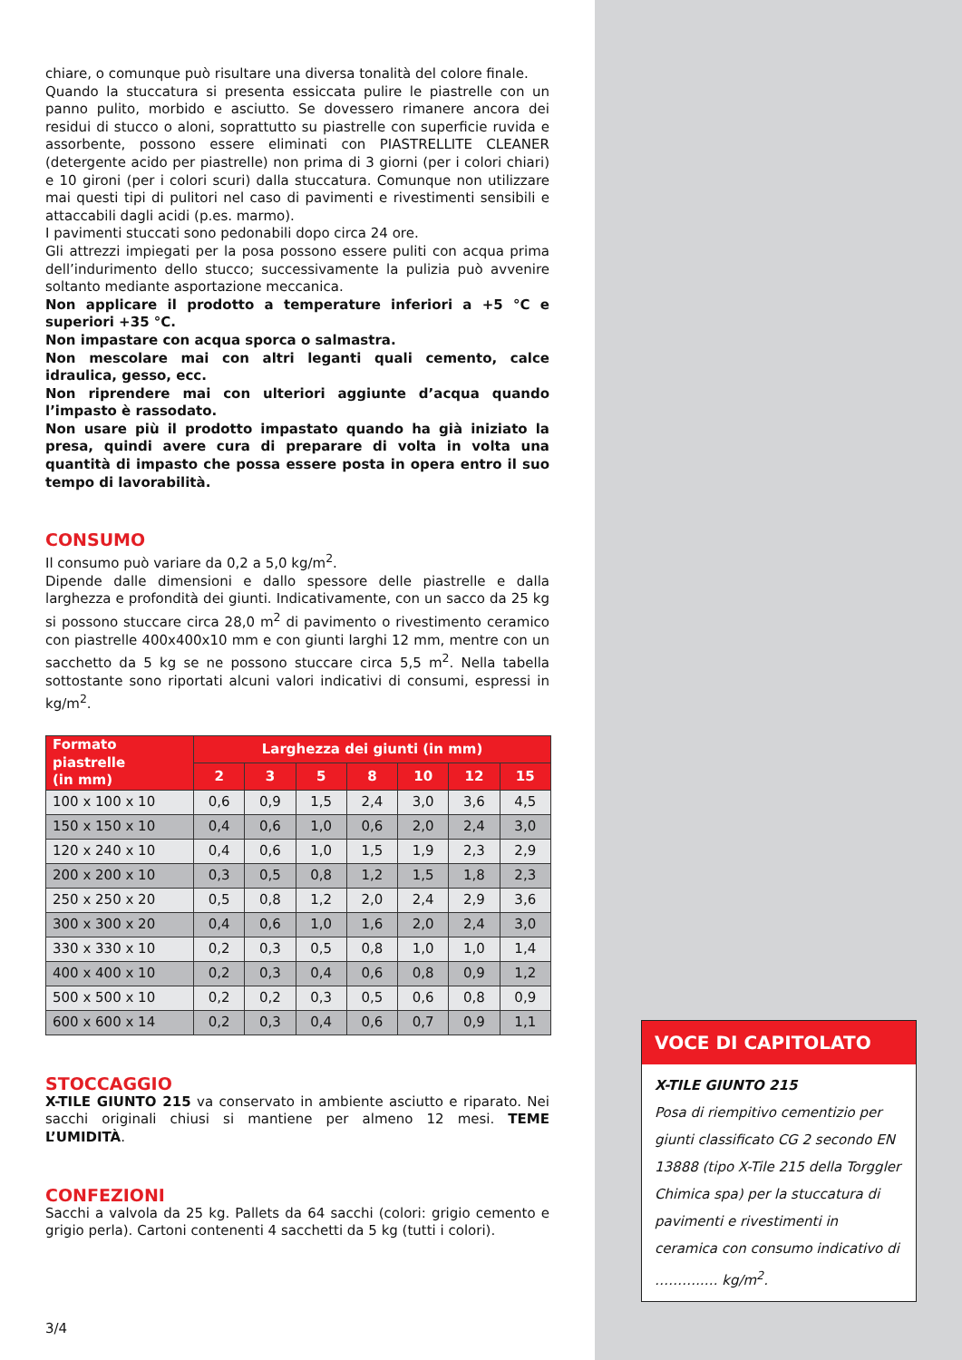chiare, o comunque può risultare una diversa tonalità del colore finale.
Quando la stuccatura si presenta essiccata pulire le piastrelle con un panno pulito, morbido e asciutto. Se dovessero rimanere ancora dei residui di stucco o aloni, soprattutto su piastrelle con superficie ruvida e assorbente, possono essere eliminati con PIASTRELLITE CLEANER (detergente acido per piastrelle) non prima di 3 giorni (per i colori chiari) e 10 gironi (per i colori scuri) dalla stuccatura. Comunque non utilizzare mai questi tipi di pulitori nel caso di pavimenti e rivestimenti sensibili e attaccabili dagli acidi (p.es. marmo).
I pavimenti stuccati sono pedonabili dopo circa 24 ore.
Gli attrezzi impiegati per la posa possono essere puliti con acqua prima dell’indurimento dello stucco; successivamente la pulizia può avvenire soltanto mediante asportazione meccanica.
Non applicare il prodotto a temperature inferiori a +5 °C e superiori +35 °C.
Non impastare con acqua sporca o salmastra.
Non mescolare mai con altri leganti quali cemento, calce idraulica, gesso, ecc.
Non riprendere mai con ulteriori aggiunte d’acqua quando l’impasto è rassodato.
Non usare più il prodotto impastato quando ha già iniziato la presa, quindi avere cura di preparare di volta in volta una quantità di impasto che possa essere posta in opera entro il suo tempo di lavorabilità.
CONSUMO
Il consumo può variare da 0,2 a 5,0 kg/m<sup>2</sup>.
Dipende dalle dimensioni e dallo spessore delle piastrelle e dalla larghezza e profondità dei giunti. Indicativamente, con un sacco da 25 kg si possono stuccare circa 28,0 m<sup>2</sup> di pavimento o rivestimento ceramico con piastrelle 400x400x10 mm e con giunti larghi 12 mm, mentre con un sacchetto da 5 kg se ne possono stuccare circa 5,5 m<sup>2</sup>. Nella tabella sottostante sono riportati alcuni valori indicativi di consumi, espressi in kg/m<sup>2</sup>.
| Formato piastrelle (in mm) | Larghezza dei giunti (in mm) | | | | | | |
| --- | --- | --- | --- | --- | --- | --- | --- |
| | 2 | 3 | 5 | 8 | 10 | 12 | 15 |
| 100 x 100 x 10 | 0,6 | 0,9 | 1,5 | 2,4 | 3,0 | 3,6 | 4,5 |
| 150 x 150 x 10 | 0,4 | 0,6 | 1,0 | 0,6 | 2,0 | 2,4 | 3,0 |
| 120 x 240 x 10 | 0,4 | 0,6 | 1,0 | 1,5 | 1,9 | 2,3 | 2,9 |
| 200 x 200 x 10 | 0,3 | 0,5 | 0,8 | 1,2 | 1,5 | 1,8 | 2,3 |
| 250 x 250 x 20 | 0,5 | 0,8 | 1,2 | 2,0 | 2,4 | 2,9 | 3,6 |
| 300 x 300 x 20 | 0,4 | 0,6 | 1,0 | 1,6 | 2,0 | 2,4 | 3,0 |
| 330 x 330 x 10 | 0,2 | 0,3 | 0,5 | 0,8 | 1,0 | 1,0 | 1,4 |
| 400 x 400 x 10 | 0,2 | 0,3 | 0,4 | 0,6 | 0,8 | 0,9 | 1,2 |
| 500 x 500 x 10 | 0,2 | 0,2 | 0,3 | 0,5 | 0,6 | 0,8 | 0,9 |
| 600 x 600 x 14 | 0,2 | 0,3 | 0,4 | 0,6 | 0,7 | 0,9 | 1,1 |
STOCCAGGIO
X-TILE GIUNTO 215 va conservato in ambiente asciutto e riparato. Nei sacchi originali chiusi si mantiene per almeno 12 mesi. TEME L’UMIDITÀ.
CONFEZIONI
Sacchi a valvola da 25 kg. Pallets da 64 sacchi (colori: grigio cemento e grigio perla). Cartoni contenenti 4 sacchetti da 5 kg (tutti i colori).
VOCE DI CAPITOLATO
X-TILE GIUNTO 215
Posa di riempitivo cementizio per giunti classificato CG 2 secondo EN 13888 (tipo X-Tile 215 della Torggler Chimica spa) per la stuccatura di pavimenti e rivestimenti in ceramica con consumo indicativo di ………..… kg/m<sup>2</sup>.
3/4